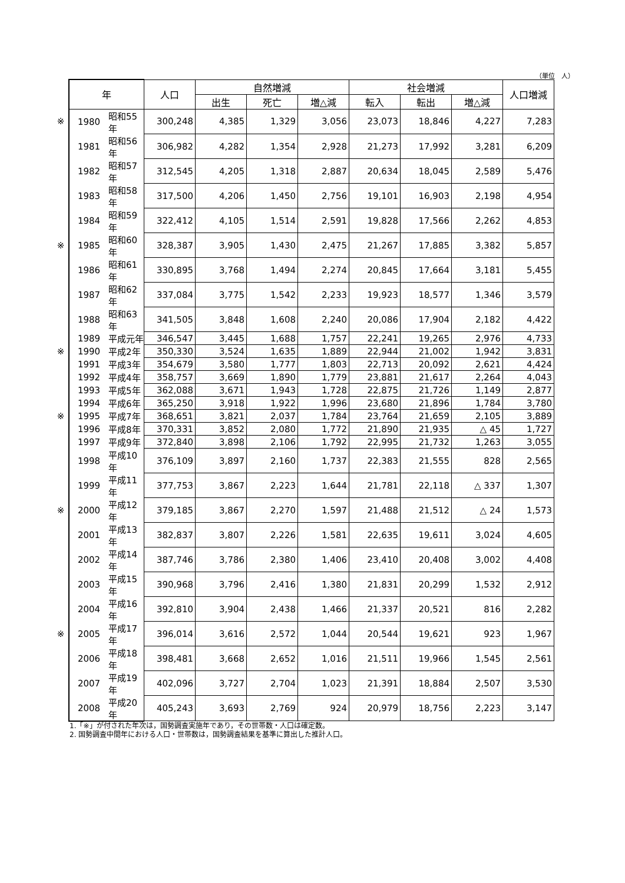（単位　人）
| | 年 | | 人口 | 自然増減 | | | 社会増減 | | | 人口増減 |
| | | | | 出生 | 死亡 | 増△減 | 転入 | 転出 | 増△減 | |
| ※ | 1980 | 昭和55年 | 300,248 | 4,385 | 1,329 | 3,056 | 23,073 | 18,846 | 4,227 | 7,283 |
| | 1981 | 昭和56年 | 306,982 | 4,282 | 1,354 | 2,928 | 21,273 | 17,992 | 3,281 | 6,209 |
| | 1982 | 昭和57年 | 312,545 | 4,205 | 1,318 | 2,887 | 20,634 | 18,045 | 2,589 | 5,476 |
| | 1983 | 昭和58年 | 317,500 | 4,206 | 1,450 | 2,756 | 19,101 | 16,903 | 2,198 | 4,954 |
| | 1984 | 昭和59年 | 322,412 | 4,105 | 1,514 | 2,591 | 19,828 | 17,566 | 2,262 | 4,853 |
| ※ | 1985 | 昭和60年 | 328,387 | 3,905 | 1,430 | 2,475 | 21,267 | 17,885 | 3,382 | 5,857 |
| | 1986 | 昭和61年 | 330,895 | 3,768 | 1,494 | 2,274 | 20,845 | 17,664 | 3,181 | 5,455 |
| | 1987 | 昭和62年 | 337,084 | 3,775 | 1,542 | 2,233 | 19,923 | 18,577 | 1,346 | 3,579 |
| | 1988 | 昭和63年 | 341,505 | 3,848 | 1,608 | 2,240 | 20,086 | 17,904 | 2,182 | 4,422 |
| | 1989 | 平成元年 | 346,547 | 3,445 | 1,688 | 1,757 | 22,241 | 19,265 | 2,976 | 4,733 |
| ※ | 1990 | 平成2年 | 350,330 | 3,524 | 1,635 | 1,889 | 22,944 | 21,002 | 1,942 | 3,831 |
| | 1991 | 平成3年 | 354,679 | 3,580 | 1,777 | 1,803 | 22,713 | 20,092 | 2,621 | 4,424 |
| | 1992 | 平成4年 | 358,757 | 3,669 | 1,890 | 1,779 | 23,881 | 21,617 | 2,264 | 4,043 |
| | 1993 | 平成5年 | 362,088 | 3,671 | 1,943 | 1,728 | 22,875 | 21,726 | 1,149 | 2,877 |
| | 1994 | 平成6年 | 365,250 | 3,918 | 1,922 | 1,996 | 23,680 | 21,896 | 1,784 | 3,780 |
| ※ | 1995 | 平成7年 | 368,651 | 3,821 | 2,037 | 1,784 | 23,764 | 21,659 | 2,105 | 3,889 |
| | 1996 | 平成8年 | 370,331 | 3,852 | 2,080 | 1,772 | 21,890 | 21,935 | △ 45 | 1,727 |
| | 1997 | 平成9年 | 372,840 | 3,898 | 2,106 | 1,792 | 22,995 | 21,732 | 1,263 | 3,055 |
| | 1998 | 平成10年 | 376,109 | 3,897 | 2,160 | 1,737 | 22,383 | 21,555 | 828 | 2,565 |
| | 1999 | 平成11年 | 377,753 | 3,867 | 2,223 | 1,644 | 21,781 | 22,118 | △ 337 | 1,307 |
| ※ | 2000 | 平成12年 | 379,185 | 3,867 | 2,270 | 1,597 | 21,488 | 21,512 | △ 24 | 1,573 |
| | 2001 | 平成13年 | 382,837 | 3,807 | 2,226 | 1,581 | 22,635 | 19,611 | 3,024 | 4,605 |
| | 2002 | 平成14年 | 387,746 | 3,786 | 2,380 | 1,406 | 23,410 | 20,408 | 3,002 | 4,408 |
| | 2003 | 平成15年 | 390,968 | 3,796 | 2,416 | 1,380 | 21,831 | 20,299 | 1,532 | 2,912 |
| | 2004 | 平成16年 | 392,810 | 3,904 | 2,438 | 1,466 | 21,337 | 20,521 | 816 | 2,282 |
| ※ | 2005 | 平成17年 | 396,014 | 3,616 | 2,572 | 1,044 | 20,544 | 19,621 | 923 | 1,967 |
| | 2006 | 平成18年 | 398,481 | 3,668 | 2,652 | 1,016 | 21,511 | 19,966 | 1,545 | 2,561 |
| | 2007 | 平成19年 | 402,096 | 3,727 | 2,704 | 1,023 | 21,391 | 18,884 | 2,507 | 3,530 |
| | 2008 | 平成20年 | 405,243 | 3,693 | 2,769 | 924 | 20,979 | 18,756 | 2,223 | 3,147 |
1.「※」が付された年次は，国勢調査実施年であり，その世帯数・人口は確定数。
2. 国勢調査中間年における人口・世帯数は，国勢調査結果を基準に算出した推計人口。